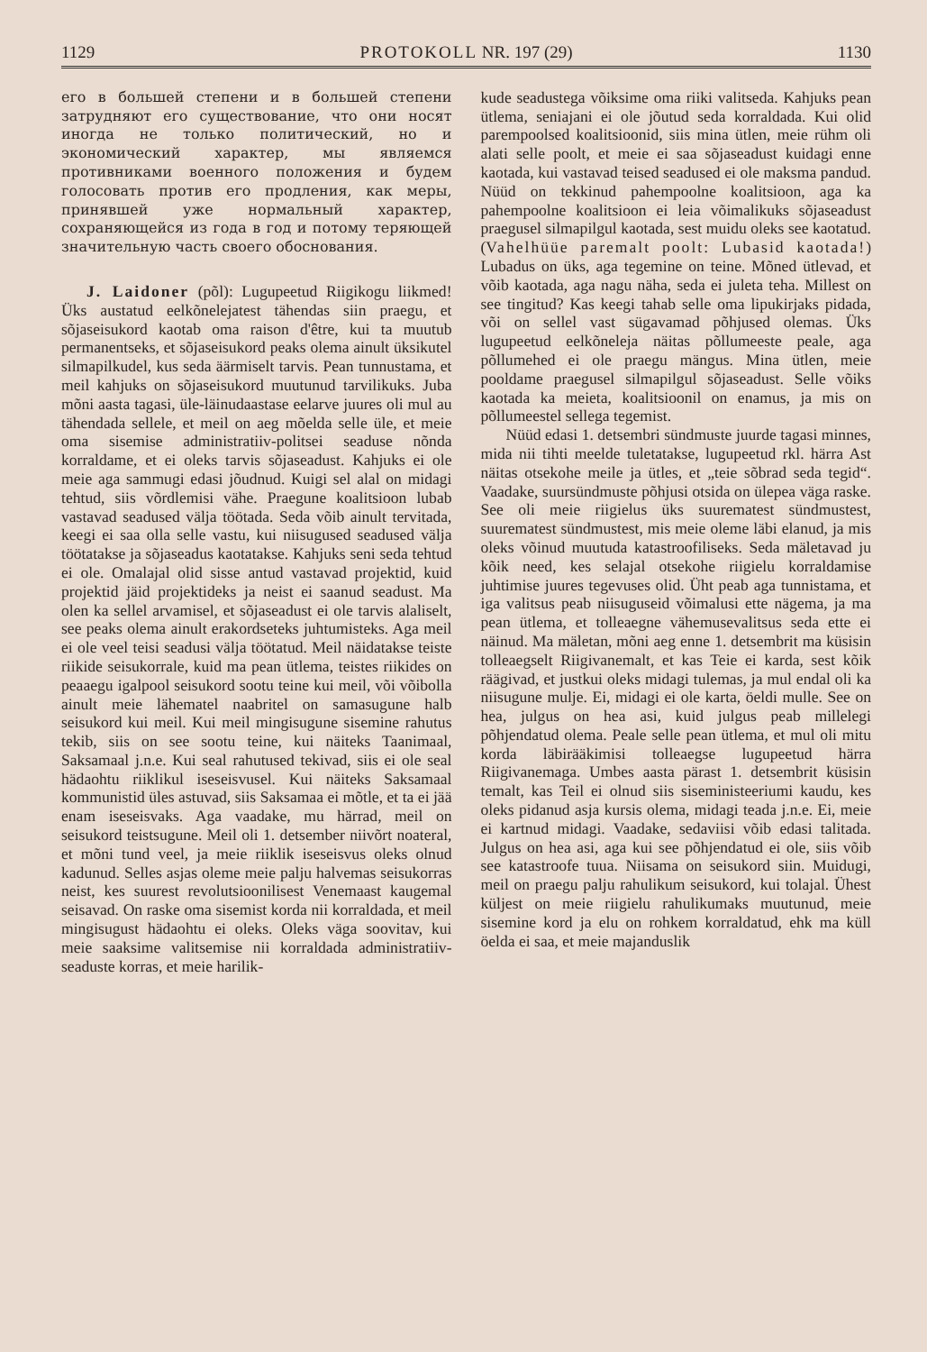1129 PROTOKOLL NR. 197 (29) 1130
его в большей степени и в большей степени затрудняют его существование, что они носят иногда не только политический, но и экономический характер, мы являемся противниками военного положения и будем голосовать против его продления, как меры, принявшей уже нормальный характер, сохраняющейся из года в год и потому теряющей значительную часть своего обоснования.
J. Laidoner (põl): Lugupeetud Riigikogu liikmed! Üks austatud eelkõnelejatest tähendas siin praegu, et sõjaseisukord kaotab oma raison d'être, kui ta muutub permanentseks, et sõjaseisukord peaks olema ainult üksikutel silmapilkudel, kus seda äärmiselt tarvis. Pean tunnustama, et meil kahjuks on sõjaseisukord muutunud tarvilikuks. Juba mõni aasta tagasi, üle-läinudaastase eelarve juures oli mul au tähendada sellele, et meil on aeg mõelda selle üle, et meie oma sisemise administratiiv-politsei seaduse nõnda korraldame, et ei oleks tarvis sõjaseadust. Kahjuks ei ole meie aga sammugi edasi jõudnud. Kuigi sel alal on midagi tehtud, siis võrdlemisi vähe. Praegune koalitsioon lubab vastavad seadused välja töötada. Seda võib ainult tervitada, keegi ei saa olla selle vastu, kui niisugused seadused välja töötatakse ja sõjaseadus kaotatakse. Kahjuks seni seda tehtud ei ole. Omalajal olid sisse antud vastavad projektid, kuid projektid jäid projektideks ja neist ei saanud seadust. Ma olen ka sellel arvamisel, et sõjaseadust ei ole tarvis alaliselt, see peaks olema ainult erakordseteks juhtumisteks. Aga meil ei ole veel teisi seadusi välja töötatud. Meil näidatakse teiste riikide seisukorrale, kuid ma pean ütlema, teistes riikides on peaaegu igalpool seisukord sootu teine kui meil, või võibolla ainult meie lähematel naabritel on samasugune halb seisukord kui meil. Kui meil mingisugune sisemine rahutus tekib, siis on see sootu teine, kui näiteks Taanimaal, Saksamaal j.n.e. Kui seal rahutused tekivad, siis ei ole seal hädaohtu riiklikul iseseisvusel. Kui näiteks Saksamaal kommunistid üles astuvad, siis Saksamaa ei mõtle, et ta ei jää enam iseseisvaks. Aga vaadake, mu härrad, meil on seisukord teistsugune. Meil oli 1. detsember niivõrt noateral, et mõni tund veel, ja meie riiklik iseseisvus oleks olnud kadunud. Selles asjas oleme meie palju halvemas seisukorras neist, kes suurest revolutsioonilisest Venemaast kaugemal seisavad. On raske oma sisemist korda nii korraldada, et meil mingisugust hädaohtu ei oleks. Oleks väga soovitav, kui meie saaksime valitsemise nii korraldada administratiiv-seaduste korras, et meie harilik-
kude seadustega võiksime oma riiki valitseda. Kahjuks pean ütlema, seniajani ei ole jõutud seda korraldada. Kui olid parempoolsed koalitsioonid, siis mina ütlen, meie rühm oli alati selle poolt, et meie ei saa sõjaseadust kuidagi enne kaotada, kui vastavad teised seadused ei ole maksma pandud. Nüüd on tekkinud pahempoolne koalitsioon, aga ka pahempoolne koalitsioon ei leia võimalikuks sõjaseadust praegusel silmapilgul kaotada, sest muidu oleks see kaotatud. (Vahelhüüe paremalt poolt: Lubasid kaotada!) Lubadus on üks, aga tegemine on teine. Mõned ütlevad, et võib kaotada, aga nagu näha, seda ei juleta teha. Millest on see tingitud? Kas keegi tahab selle oma lipukirjaks pidada, või on sellel vast sügavamad põhjused olemas. Üks lugupeetud eelkõneleja näitas põllumeeste peale, aga põllumehed ei ole praegu mängus. Mina ütlen, meie pooldame praegusel silmapilgul sõjaseadust. Selle võiks kaotada ka meieta, koalitsioonil on enamus, ja mis on põllumeestel sellega tegemist.
Nüüd edasi 1. detsembri sündmuste juurde tagasi minnes, mida nii tihti meelde tuletatakse, lugupeetud rkl. härra Ast näitas otsekohe meile ja ütles, et „teie sõbrad seda tegid“. Vaadake, suursündmuste põhjusi otsida on ülepea väga raske. See oli meie riigielus üks suurematest sündmustest, suurematest sündmustest, mis meie oleme läbi elanud, ja mis oleks võinud muutuda katastroofiliseks. Seda mäletavad ju kõik need, kes selajal otsekohe riigielu korraldamise juhtimise juures tegevuses olid. Üht peab aga tunnistama, et iga valitsus peab niisuguseid võimalusi ette nägema, ja ma pean ütlema, et tolleaegne vähemusevalitsus seda ette ei näinud. Ma mäletan, mõni aeg enne 1. detsembrit ma küsisin tolleaegselt Riigivanemalt, et kas Teie ei karda, sest kõik räägivad, et justkui oleks midagi tulemas, ja mul endal oli ka niisugune mulje. Ei, midagi ei ole karta, öeldi mulle. See on hea, julgus on hea asi, kuid julgus peab millelegi põhjendatud olema. Peale selle pean ütlema, et mul oli mitu korda läbirääkimisi tolleaegse lugupeetud härra Riigivanemaga. Umbes aasta pärast 1. detsembrit küsisin temalt, kas Teil ei olnud siis siseministeeriumi kaudu, kes oleks pidanud asja kursis olema, midagi teada j.n.e. Ei, meie ei kartnud midagi. Vaadake, sedaviisi võib edasi talitada. Julgus on hea asi, aga kui see põhjendatud ei ole, siis võib see katastroofe tuua. Niisama on seisukord siin. Muidugi, meil on praegu palju rahulikum seisukord, kui tolajal. Ühest küljest on meie riigielu rahulikumaks muutunud, meie sisemine kord ja elu on rohkem korraldatud, ehk ma küll öelda ei saa, et meie majanduslik